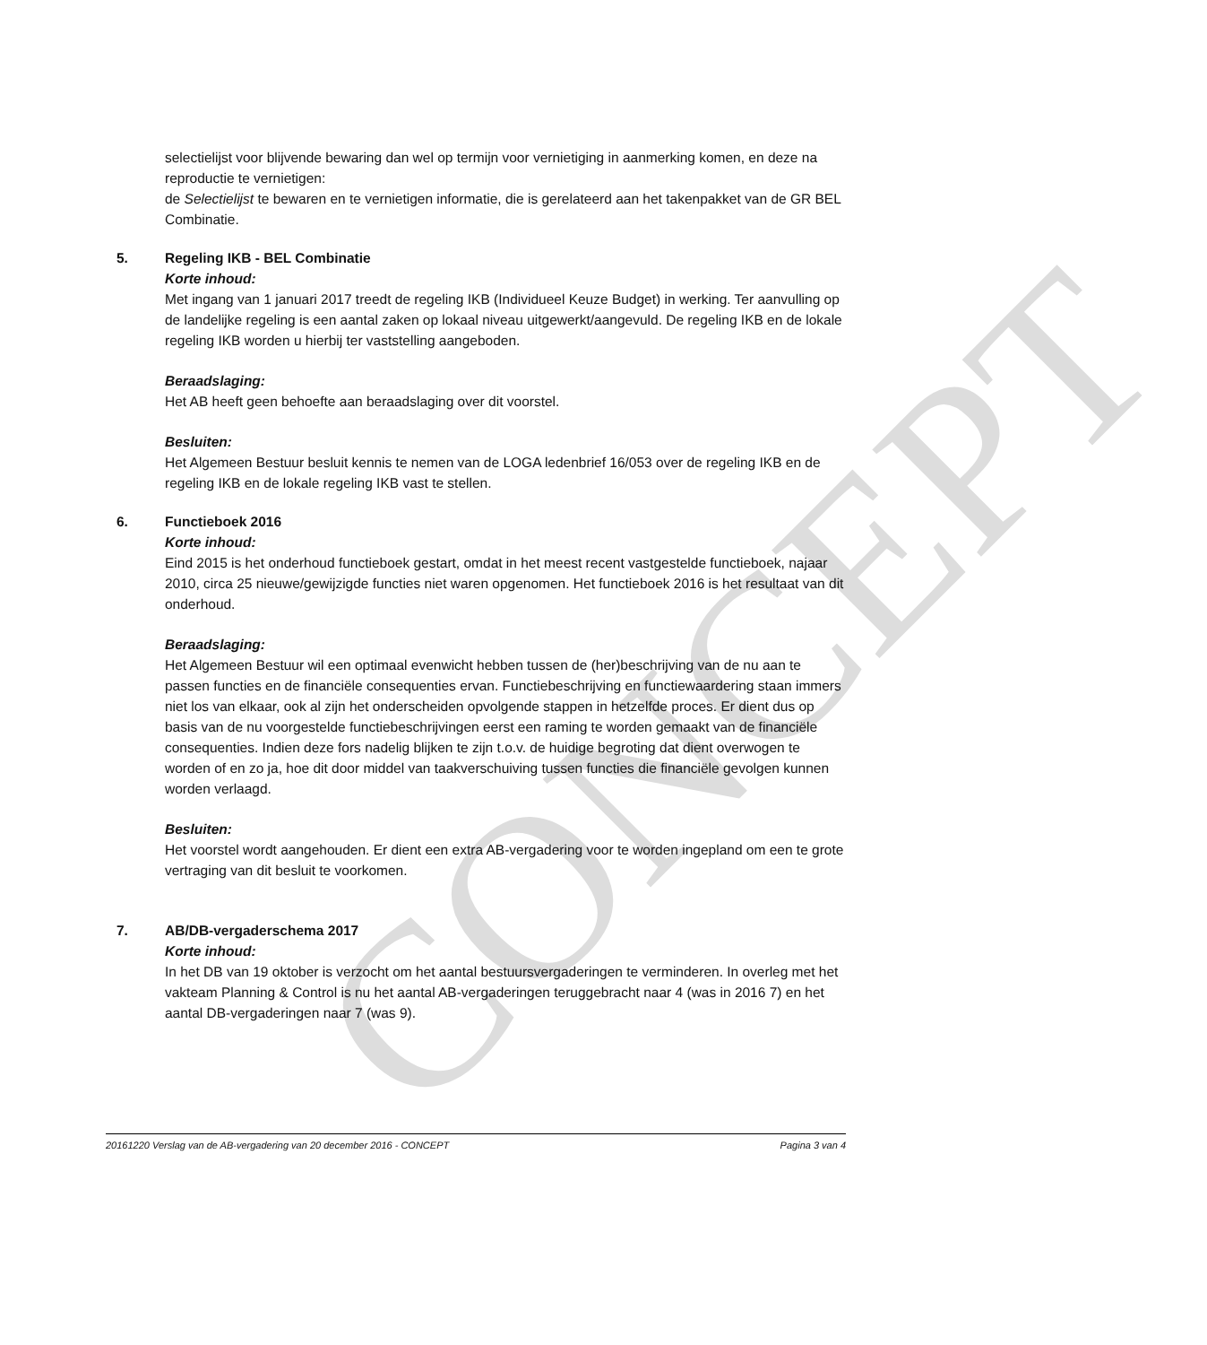CONCEPT
selectielijst voor blijvende bewaring dan wel op termijn voor vernietiging in aanmerking komen, en deze na reproductie te vernietigen:
de Selectielijst te bewaren en te vernietigen informatie, die is gerelateerd aan het takenpakket van de GR BEL Combinatie.
5. Regeling IKB - BEL Combinatie
Korte inhoud:
Met ingang van 1 januari 2017 treedt de regeling IKB (Individueel Keuze Budget) in werking. Ter aanvulling op de landelijke regeling is een aantal zaken op lokaal niveau uitgewerkt/aangevuld. De regeling IKB en de lokale regeling IKB worden u hierbij ter vaststelling aangeboden.
Beraadslaging:
Het AB heeft geen behoefte aan beraadslaging over dit voorstel.
Besluiten:
Het Algemeen Bestuur besluit kennis te nemen van de LOGA ledenbrief 16/053 over de regeling IKB en de regeling IKB en de lokale regeling IKB vast te stellen.
6. Functieboek 2016
Korte inhoud:
Eind 2015 is het onderhoud functieboek gestart, omdat in het meest recent vastgestelde functieboek, najaar 2010, circa 25 nieuwe/gewijzigde functies niet waren opgenomen. Het functieboek 2016 is het resultaat van dit onderhoud.
Beraadslaging:
Het Algemeen Bestuur wil een optimaal evenwicht hebben tussen de (her)beschrijving van de nu aan te passen functies en de financiële consequenties ervan. Functiebeschrijving en functiewaardering staan immers niet los van elkaar, ook al zijn het onderscheiden opvolgende stappen in hetzelfde proces. Er dient dus op basis van de nu voorgestelde functiebeschrijvingen eerst een raming te worden gemaakt van de financiële consequenties. Indien deze fors nadelig blijken te zijn t.o.v. de huidige begroting dat dient overwogen te worden of en zo ja, hoe dit door middel van taakverschuiving tussen functies die financiële gevolgen kunnen worden verlaagd.
Besluiten:
Het voorstel wordt aangehouden. Er dient een extra AB-vergadering voor te worden ingepland om een te grote vertraging van dit besluit te voorkomen.
7. AB/DB-vergaderschema 2017
Korte inhoud:
In het DB van 19 oktober is verzocht om het aantal bestuursvergaderingen te verminderen. In overleg met het vakteam Planning & Control is nu het aantal AB-vergaderingen teruggebracht naar 4 (was in 2016 7) en het aantal DB-vergaderingen naar 7 (was 9).
20161220 Verslag van de AB-vergadering van 20 december 2016 - CONCEPT Pagina 3 van 4